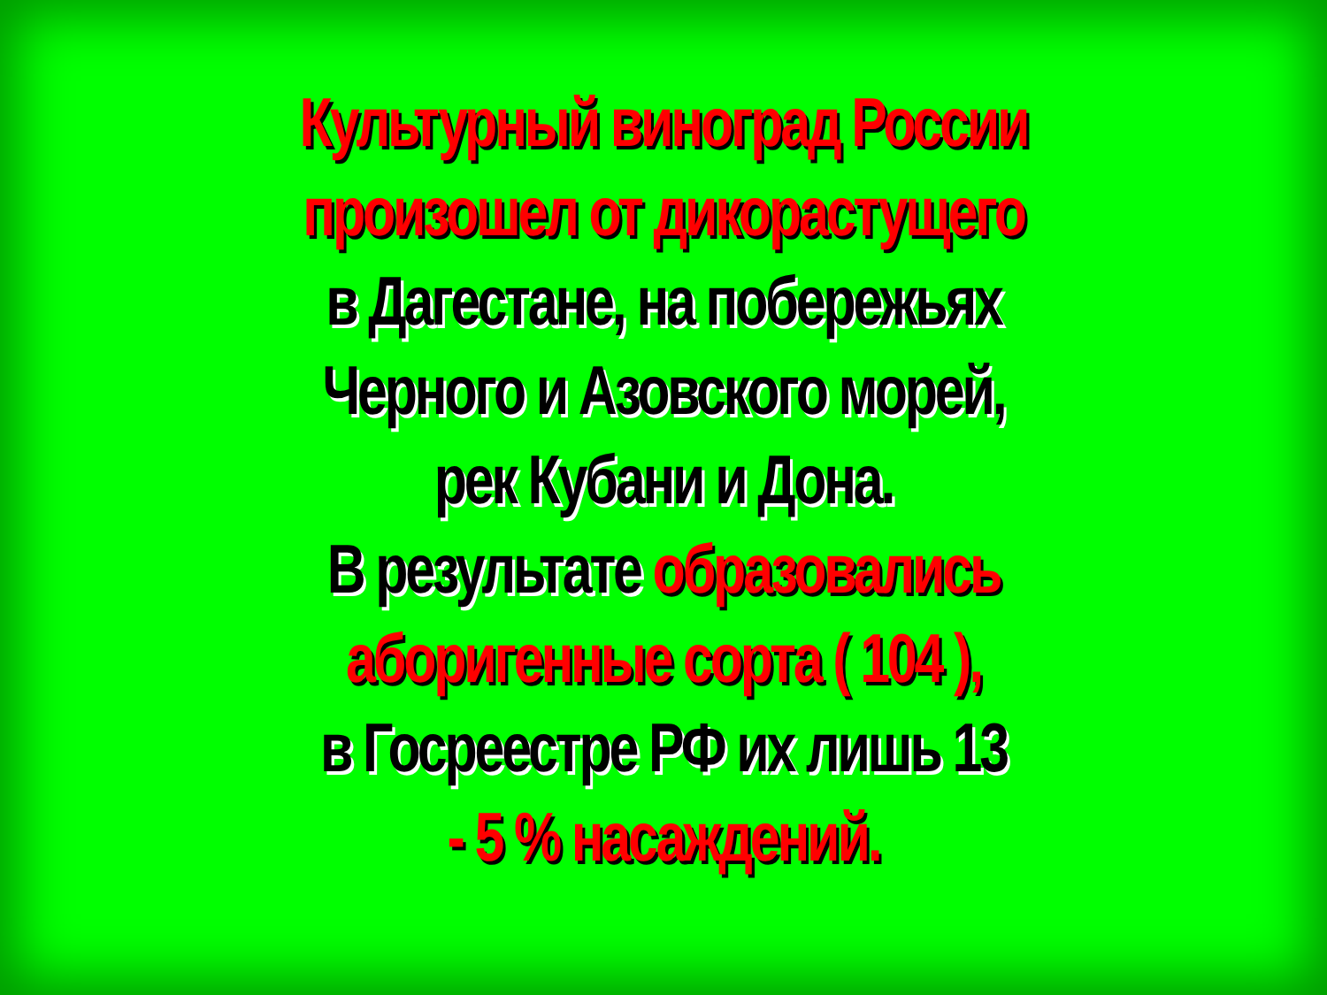Культурный виноград России
произошел от дикорастущего
в Дагестане, на побережьях
Черного и Азовского морей,
рек Кубани и Дона.
В результате образовались
аборигенные сорта ( 104 ),
в Госреестре РФ их лишь 13
- 5 % насаждений.